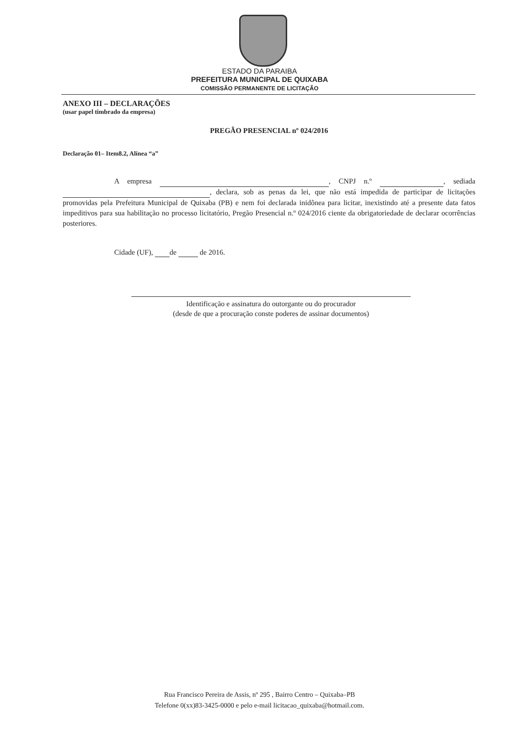ESTADO DA PARAIBA
PREFEITURA MUNICIPAL DE QUIXABA
COMISSÃO PERMANENTE DE LICITAÇÃO
ANEXO III – DECLARAÇÕES
(usar papel timbrado da empresa)
PREGÃO PRESENCIAL nº 024/2016
Declaração 01– Item8.2, Alínea “a”
A empresa , CNPJ n.º , sediada , declara, sob as penas da lei, que não está impedida de participar de licitações promovidas pela Prefeitura Municipal de Quixaba (PB) e nem foi declarada inidônea para licitar, inexistindo até a presente data fatos impeditivos para sua habilitação no processo licitatório, Pregão Presencial n.º 024/2016 ciente da obrigatoriedade de declarar ocorrências posteriores.
Cidade (UF), de de 2016.
Identificação e assinatura do outorgante ou do procurador
(desde de que a procuração conste poderes de assinar documentos)
Rua Francisco Pereira de Assis, nº 295 , Bairro Centro – Quixaba–PB
Telefone 0(xx)83-3425-0000 e pelo e-mail licitacao_quixaba@hotmail.com.